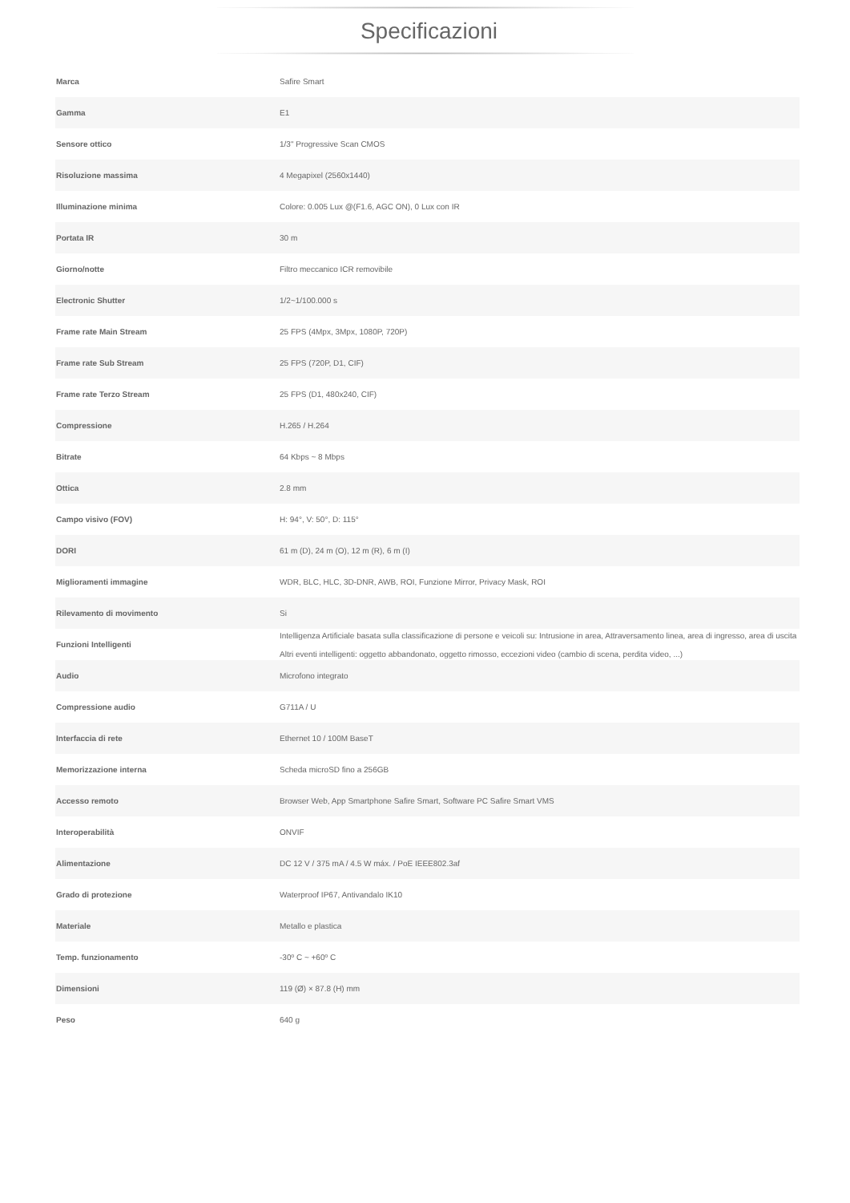Specificazioni
| Marca | Safire Smart |
| Gamma | E1 |
| Sensore ottico | 1/3" Progressive Scan CMOS |
| Risoluzione massima | 4 Megapixel (2560x1440) |
| Illuminazione minima | Colore: 0.005 Lux @(F1.6, AGC ON), 0 Lux con IR |
| Portata IR | 30 m |
| Giorno/notte | Filtro meccanico ICR removibile |
| Electronic Shutter | 1/2~1/100.000 s |
| Frame rate Main Stream | 25 FPS (4Mpx, 3Mpx, 1080P, 720P) |
| Frame rate Sub Stream | 25 FPS (720P, D1, CIF) |
| Frame rate Terzo Stream | 25 FPS (D1, 480x240, CIF) |
| Compressione | H.265 / H.264 |
| Bitrate | 64 Kbps ~ 8 Mbps |
| Ottica | 2.8 mm |
| Campo visivo (FOV) | H: 94°, V: 50°, D: 115° |
| DORI | 61 m (D), 24 m (O), 12 m (R), 6 m (I) |
| Miglioramenti immagine | WDR, BLC, HLC, 3D-DNR, AWB, ROI, Funzione Mirror, Privacy Mask, ROI |
| Rilevamento di movimento | Si |
| Funzioni Intelligenti | Intelligenza Artificiale basata sulla classificazione di persone e veicoli su: Intrusione in area, Attraversamento linea, area di ingresso, area di uscita Altri eventi intelligenti: oggetto abbandonato, oggetto rimosso, eccezioni video (cambio di scena, perdita video, ...) |
| Audio | Microfono integrato |
| Compressione audio | G711A / U |
| Interfaccia di rete | Ethernet 10 / 100M BaseT |
| Memorizzazione interna | Scheda microSD fino a 256GB |
| Accesso remoto | Browser Web, App Smartphone Safire Smart, Software PC Safire Smart VMS |
| Interoperabilità | ONVIF |
| Alimentazione | DC 12 V / 375 mA / 4.5 W máx. / PoE IEEE802.3af |
| Grado di protezione | Waterproof IP67, Antivandalo IK10 |
| Materiale | Metallo e plastica |
| Temp. funzionamento | -30º C ~ +60º C |
| Dimensioni | 119 (Ø) × 87.8 (H) mm |
| Peso | 640 g |